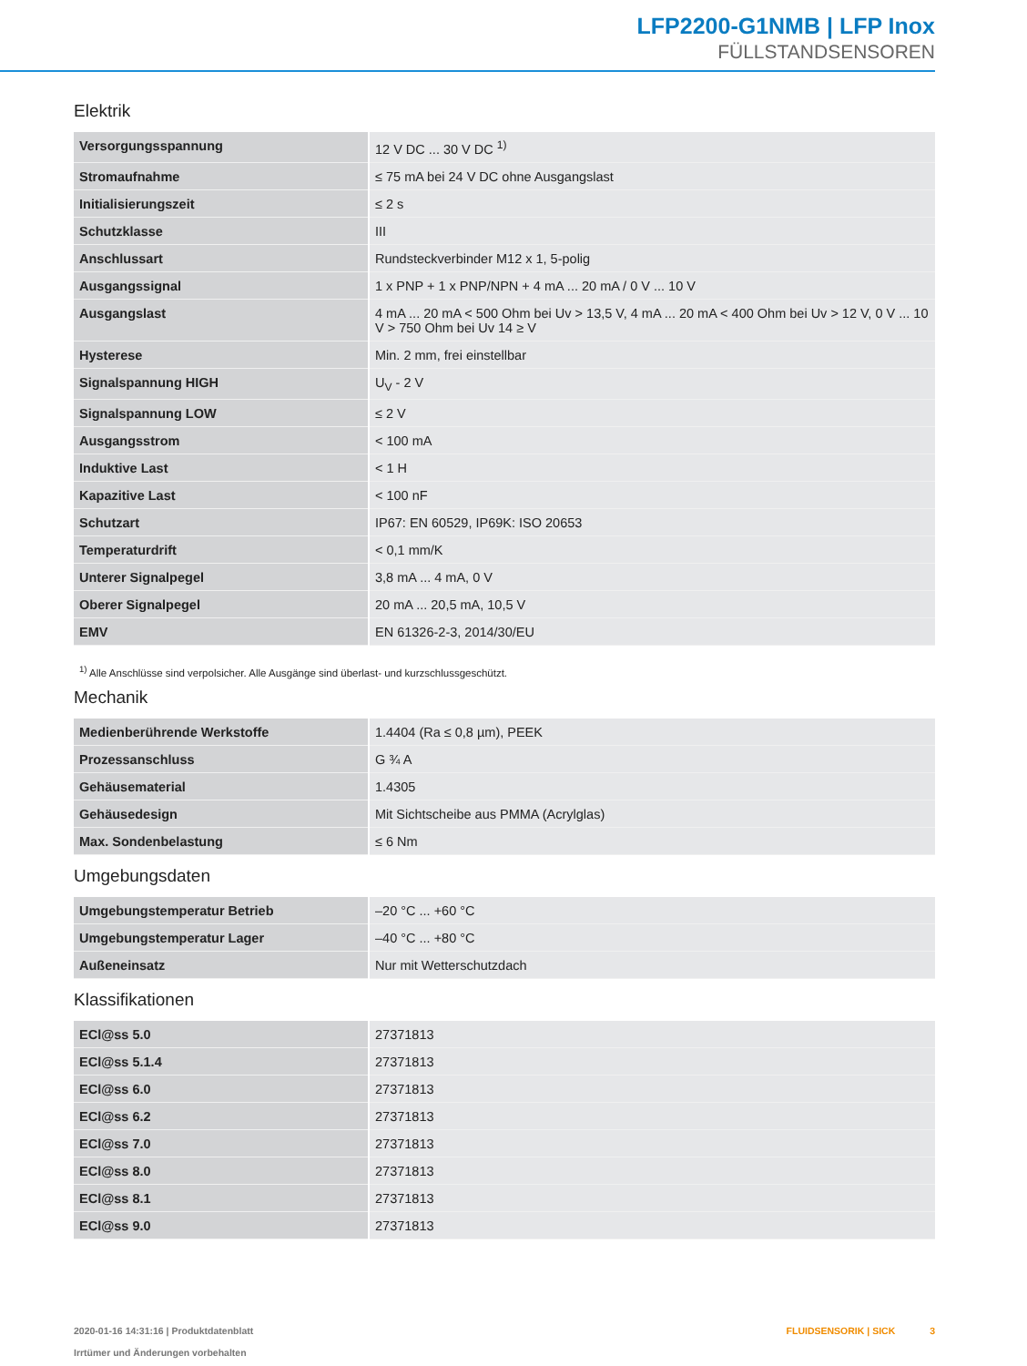LFP2200-G1NMB | LFP Inox
FÜLLSTANDSENSOREN
Elektrik
| Versorgungsspannung | 12 V DC ... 30 V DC <sup>1)</sup> |
| Stromaufnahme | ≤ 75 mA bei 24 V DC ohne Ausgangslast |
| Initialisierungszeit | ≤ 2 s |
| Schutzklasse | III |
| Anschlussart | Rundsteckverbinder M12 x 1, 5-polig |
| Ausgangssignal | 1 x PNP + 1 x PNP/NPN + 4 mA ... 20 mA / 0 V ... 10 V |
| Ausgangslast | 4 mA ... 20 mA < 500 Ohm bei Uv > 13,5 V, 4 mA ... 20 mA < 400 Ohm bei Uv > 12 V, 0 V ... 10 V > 750 Ohm bei Uv 14 ≥ V |
| Hysterese | Min. 2 mm, frei einstellbar |
| Signalspannung HIGH | U<sub>V</sub> - 2 V |
| Signalspannung LOW | ≤ 2 V |
| Ausgangsstrom | < 100 mA |
| Induktive Last | < 1 H |
| Kapazitive Last | < 100 nF |
| Schutzart | IP67: EN 60529, IP69K: ISO 20653 |
| Temperaturdrift | < 0,1 mm/K |
| Unterer Signalpegel | 3,8 mA ... 4 mA, 0 V |
| Oberer Signalpegel | 20 mA ... 20,5 mA, 10,5 V |
| EMV | EN 61326-2-3, 2014/30/EU |
<sup>1)</sup> Alle Anschlüsse sind verpolsicher. Alle Ausgänge sind überlast- und kurzschlussgeschützt.
Mechanik
| Medienberührende Werkstoffe | 1.4404 (Ra ≤ 0,8 µm), PEEK |
| Prozessanschluss | G ¾ A |
| Gehäusematerial | 1.4305 |
| Gehäusedesign | Mit Sichtscheibe aus PMMA (Acrylglas) |
| Max. Sondenbelastung | ≤ 6 Nm |
Umgebungsdaten
| Umgebungstemperatur Betrieb | –20 °C ... +60 °C |
| Umgebungstemperatur Lager | –40 °C ... +80 °C |
| Außeneinsatz | Nur mit Wetterschutzdach |
Klassifikationen
| ECl@ss 5.0 | 27371813 |
| ECl@ss 5.1.4 | 27371813 |
| ECl@ss 6.0 | 27371813 |
| ECl@ss 6.2 | 27371813 |
| ECl@ss 7.0 | 27371813 |
| ECl@ss 8.0 | 27371813 |
| ECl@ss 8.1 | 27371813 |
| ECl@ss 9.0 | 27371813 |
2020-01-16 14:31:16 | Produktdatenblatt
Irrtümer und Änderungen vorbehalten
FLUIDSENSORIK | SICK 3